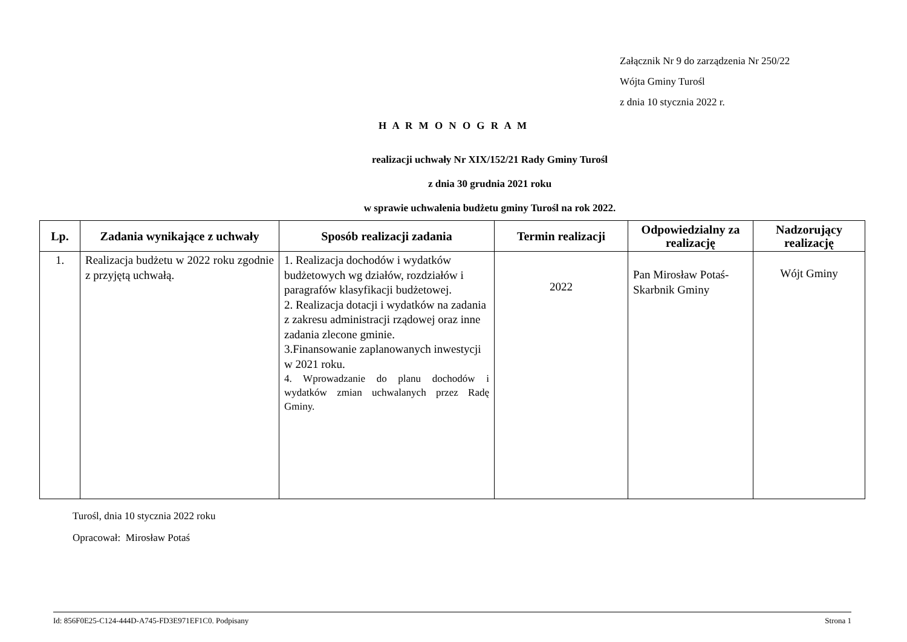Załącznik Nr 9 do zarządzenia Nr 250/22
Wójta Gminy Turośl
z dnia 10 stycznia 2022 r.
H A R M O N O G R A M
realizacji uchwały Nr XIX/152/21 Rady Gminy Turośl
z dnia 30 grudnia 2021 roku
w sprawie uchwalenia budżetu gminy Turośl na rok 2022.
| Lp. | Zadania wynikające z uchwały | Sposób realizacji zadania | Termin realizacji | Odpowiedzialny za realizację | Nadzorujący realizację |
| --- | --- | --- | --- | --- | --- |
| 1. | Realizacja budżetu w 2022 roku zgodnie z przyjętą uchwałą. | 1. Realizacja dochodów i wydatków budżetowych wg działów, rozdziałów i paragrafów klasyfikacji budżetowej. 2. Realizacja dotacji i wydatków na zadania z zakresu administracji rządowej oraz inne zadania zlecone gminie. 3.Finansowanie zaplanowanych inwestycji w 2021 roku. 4. Wprowadzanie do planu dochodów i wydatków zmian uchwalanych przez Radę Gminy. | 2022 | Pan Mirosław Potaś-Skarbnik Gminy | Wójt Gminy |
Turośl, dnia 10 stycznia 2022 roku
Opracował: Mirosław Potaś
Id: 856F0E25-C124-444D-A745-FD3E971EF1C0. Podpisany Strona 1